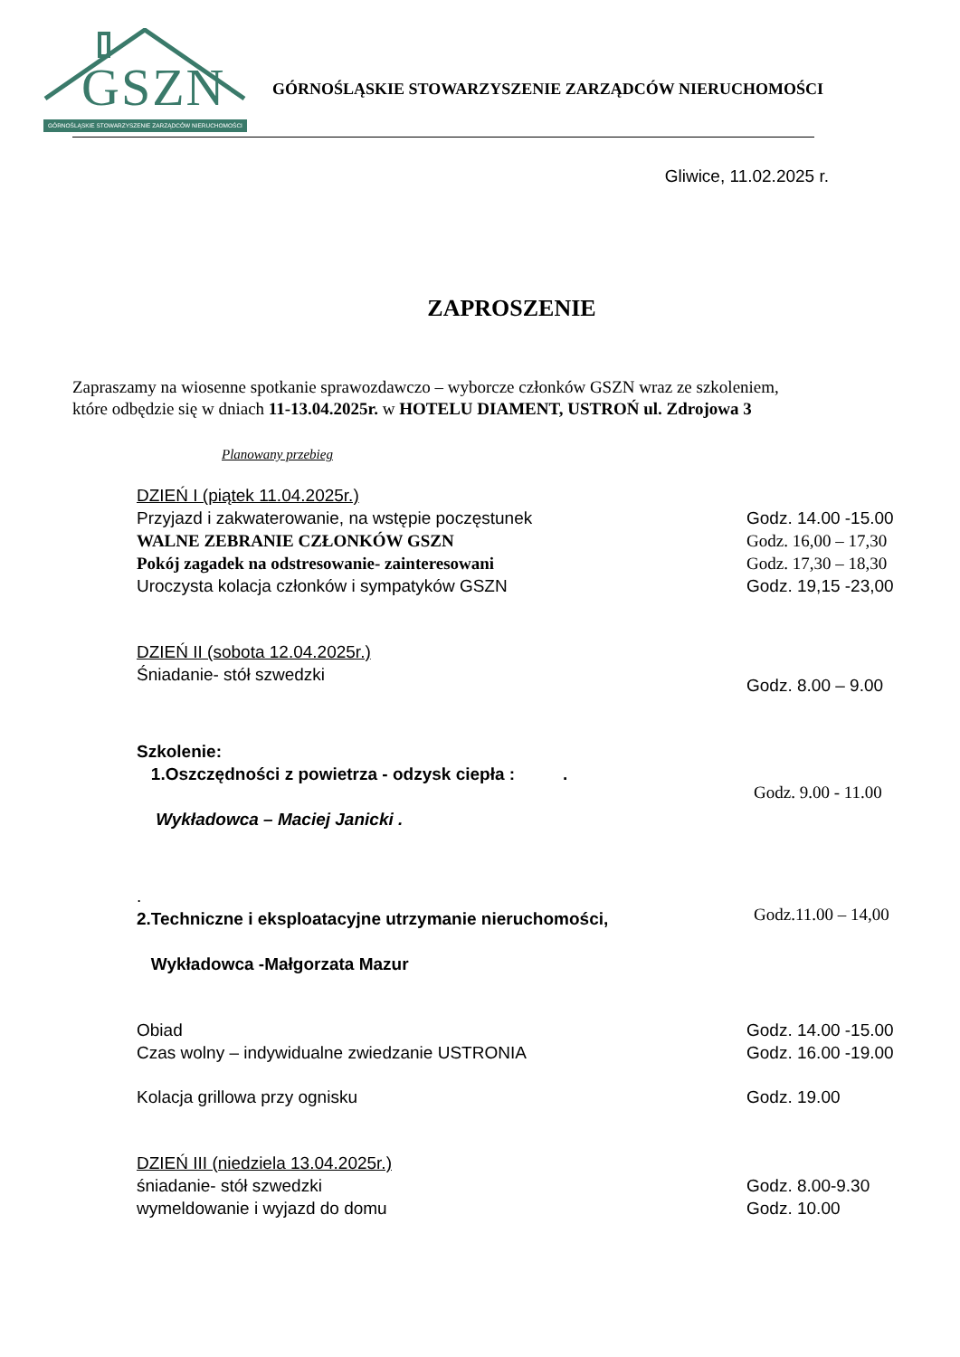GSZN
GÓRNOŚLĄSKIE STOWARZYSZENIE ZARZĄDCÓW NIERUCHOMOŚCI
GÓRNOŚLĄSKIE STOWARZYSZENIE ZARZĄDCÓW NIERUCHOMOŚCI
Gliwice, 11.02.2025 r.
ZAPROSZENIE
Zapraszamy na wiosenne spotkanie sprawozdawczo – wyborcze członków GSZN wraz ze szkoleniem,
które odbędzie się w dniach 11-13.04.2025r. w HOTELU DIAMENT, USTROŃ ul. Zdrojowa 3
Planowany przebieg
DZIEŃ I (piątek 11.04.2025r.)
Przyjazd i zakwaterowanie, na wstępie poczęstunek Godz. 14.00 -15.00
WALNE ZEBRANIE CZŁONKÓW GSZN Godz. 16,00 – 17,30
Pokój zagadek na odstresowanie- zainteresowani Godz. 17,30 – 18,30
Uroczysta kolacja członków i sympatyków GSZN Godz. 19,15 -23,00
DZIEŃ II (sobota 12.04.2025r.)
Śniadanie- stół szwedzki
Godz. 8.00 – 9.00
Szkolenie:
1.Oszczędności z powietrza - odzysk ciepła : .
Wykładowca – Maciej Janicki .
Godz. 9.00 - 11.00
.
2.Techniczne i eksploatacyjne utrzymanie nieruchomości,
Wykładowca -Małgorzata Mazur
Godz.11.00 – 14,00
Obiad Godz. 14.00 -15.00
Czas wolny – indywidualne zwiedzanie USTRONIA Godz. 16.00 -19.00
Kolacja grillowa przy ognisku Godz. 19.00
DZIEŃ III (niedziela 13.04.2025r.)
śniadanie- stół szwedzki Godz. 8.00-9.30
wymeldowanie i wyjazd do domu Godz. 10.00